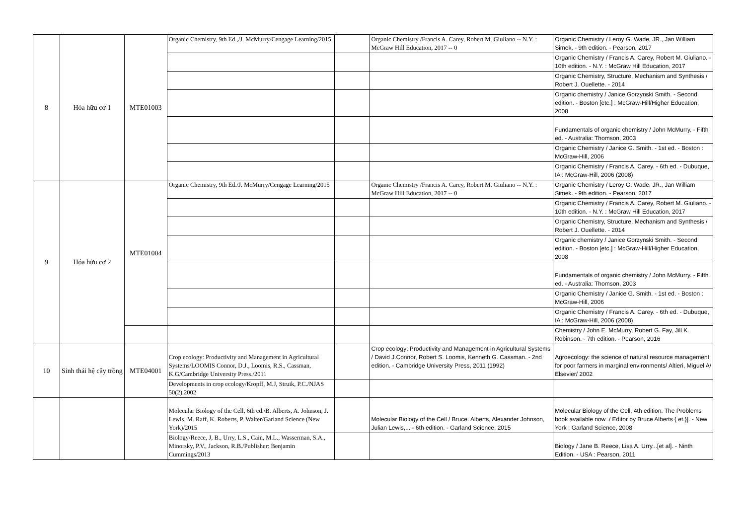| 8 | Hóa hữu cơ 1 | MTE01003 | Organic Chemistry, 9th Ed.,/J. McMurry/Cengage Learning/2015 | | Organic Chemistry /Francis A. Carey, Robert M. Giuliano -- N.Y. : McGraw Hill Education, 2017 -- 0 | Organic Chemistry / Leroy G. Wade, JR., Jan William Simek. - 9th edition. - Pearson, 2017 |
| | | | | | | Organic Chemistry / Francis A. Carey, Robert M. Giuliano. - 10th edition. - N.Y. : McGraw Hill Education, 2017 |
| | | | | | | Organic Chemistry, Structure, Mechanism and Synthesis / Robert J. Ouellette. - 2014 |
| | | | | | | Organic chemistry / Janice Gorzynski Smith. - Second edition. - Boston [etc.] : McGraw-Hill/Higher Education, 2008 |
| | | | | | | Fundamentals of organic chemistry / John McMurry. - Fifth ed. - Australia: Thomson, 2003 |
| | | | | | | Organic Chemistry / Janice G. Smith. - 1st ed. - Boston : McGraw-Hill, 2006 |
| | | | | | | Organic Chemistry / Francis A. Carey. - 6th ed. - Dubuque, IA : McGraw-Hill, 2006 (2008) |
| 9 | Hóa hữu cơ 2 | MTE01004 | Organic Chemistry, 9th Ed./J. McMurry/Cengage Learning/2015 | | Organic Chemistry /Francis A. Carey, Robert M. Giuliano -- N.Y. : McGraw Hill Education, 2017 -- 0 | Organic Chemistry / Leroy G. Wade, JR., Jan William Simek. - 9th edition. - Pearson, 2017 |
| | | | | | | Organic Chemistry / Francis A. Carey, Robert M. Giuliano. - 10th edition. - N.Y. : McGraw Hill Education, 2017 |
| | | | | | | Organic Chemistry, Structure, Mechanism and Synthesis / Robert J. Ouellette. - 2014 |
| | | | | | | Organic chemistry / Janice Gorzynski Smith. - Second edition. - Boston [etc.] : McGraw-Hill/Higher Education, 2008 |
| | | | | | | Fundamentals of organic chemistry / John McMurry. - Fifth ed. - Australia: Thomson, 2003 |
| | | | | | | Organic Chemistry / Janice G. Smith. - 1st ed. - Boston : McGraw-Hill, 2006 |
| | | | | | | Organic Chemistry / Francis A. Carey. - 6th ed. - Dubuque, IA : McGraw-Hill, 2006 (2008) |
| | | | | | | Chemistry / John E. McMurry, Robert G. Fay, Jill K. Robinson. - 7th edition. - Pearson, 2016 |
| 10 | Sinh thái hệ cây trồng | MTE04001 | Crop ecology: Productivity and Management in Agricultural Systems/LOOMIS Connor, D.J., Loomis, R.S., Cassman, K.G/Cambridge University Press./2011 | | Crop ecology: Productivity and Management in Agricultural Systems / David J.Connor, Robert S. Loomis, Kenneth G. Cassman. - 2nd edition. - Cambridge University Press, 2011 (1992) | Agroecology: the science of natural resource management for poor farmers in marginal environments/ Altieri, Miguel A/ Elsevier/ 2002 |
| | | | Developments in crop ecology/Kropff, M.J, Struik, P.C./NJAS 50(2).2002 | | | |
| | | | Molecular Biology of the Cell, 6th ed./B. Alberts, A. Johnson, J. Lewis, M. Raff, K. Roberts, P. Walter/Garland Science (New York)/2015 | | Molecular Biology of the Cell / Bruce. Alberts, Alexander Johnson, Julian Lewis,... - 6th edition. - Garland Science, 2015 | Molecular Biology of the Cell, 4th edition. The Problems book available now ./ Editor by Bruce Alberts { et.}]. - New York : Garland Science, 2008 |
| | | | Biology/Reece, J, B., Urry, L.S., Cain, M.L., Wasserman, S.A., Minorsky, P.V., Jackson, R.B./Publisher: Benjamin Cummings/2013 | | | Biology / Jane B. Reece, Lisa A. Urry...[et al]. - Ninth Edition. - USA : Pearson, 2011 |